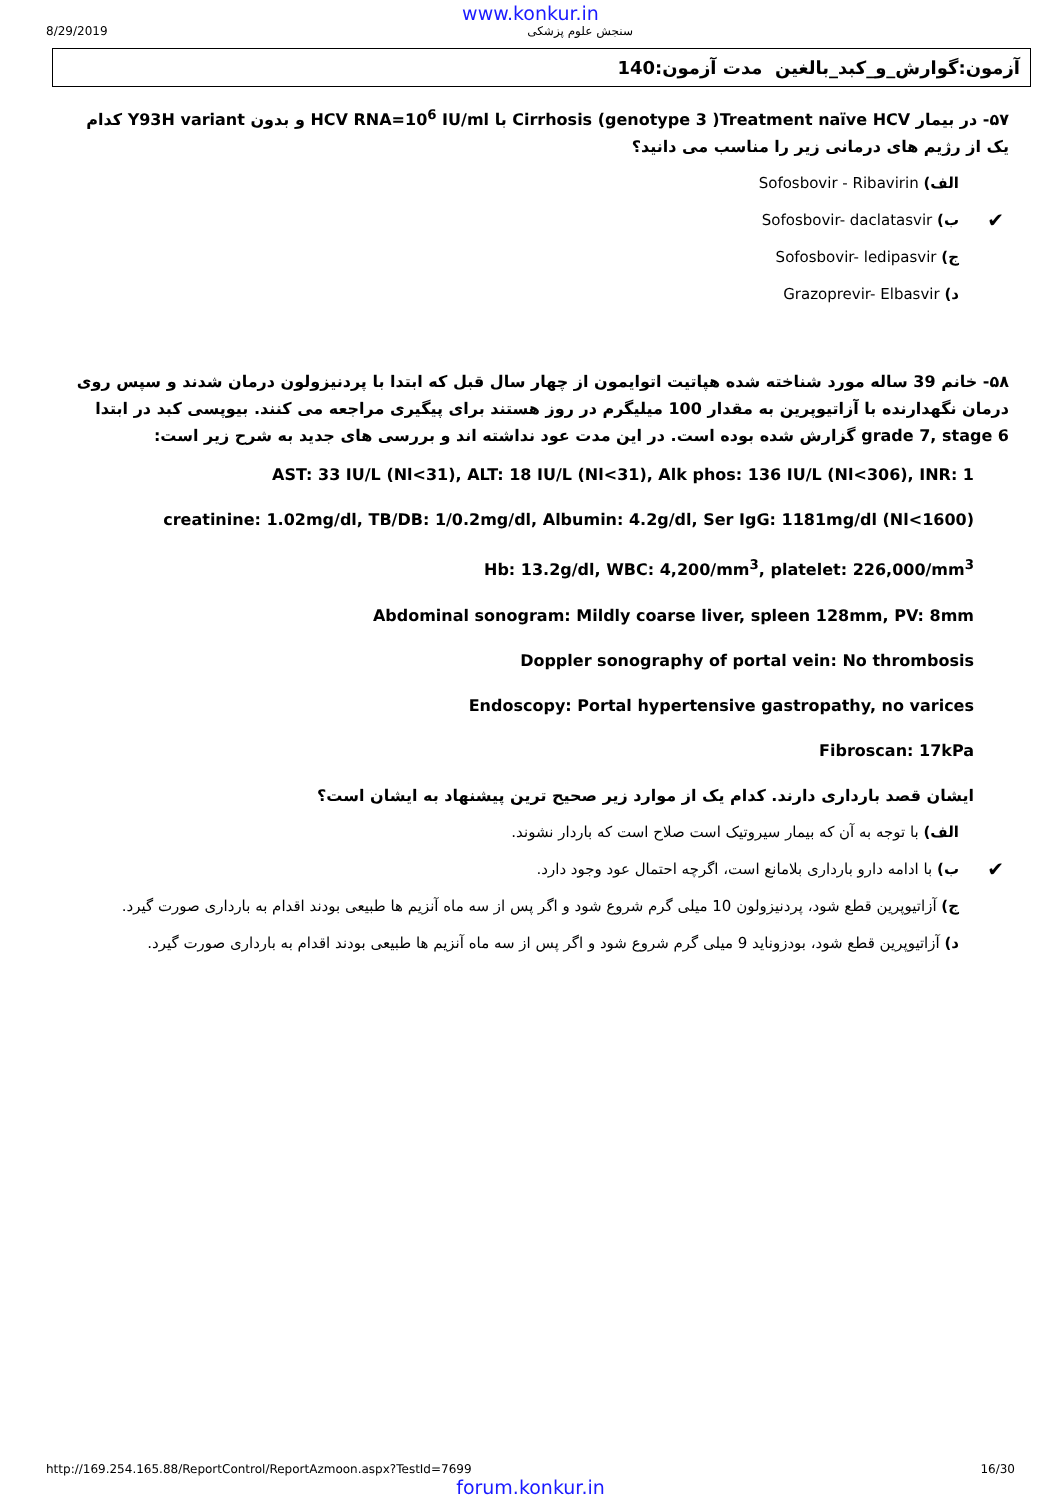www.konkur.in
8/29/2019 سنجش علوم پزشکی
آزمون:گوارش_و_کبد_بالغین مدت آزمون:140
۵۷- در بیمار Cirrhosis (genotype 3 )Treatment naïve HCV با HCV RNA=10<sup>6</sup> IU/ml و بدون Y93H variant کدام یک از رژیم های درمانی زیر را مناسب می دانید؟
الف) Sofosbovir - Ribavirin
✔ ب) Sofosbovir- daclatasvir
ج) Sofosbovir- ledipasvir
د) Grazoprevir- Elbasvir
۵۸- خانم 39 ساله مورد شناخته شده هپاتیت اتوایمون از چهار سال قبل که ابتدا با پردنیزولون درمان شدند و سپس روی درمان نگهدارنده با آزاتیوپرین به مقدار 100 میلیگرم در روز هستند برای پیگیری مراجعه می کنند. بیوپسی کبد در ابتدا grade 7, stage 6 گزارش شده بوده است. در این مدت عود نداشته اند و بررسی های جدید به شرح زیر است:
AST: 33 IU/L (Nl<31), ALT: 18 IU/L (Nl<31), Alk phos: 136 IU/L (Nl<306), INR: 1
creatinine: 1.02mg/dl, TB/DB: 1/0.2mg/dl, Albumin: 4.2g/dl, Ser IgG: 1181mg/dl (Nl<1600)
Hb: 13.2g/dl, WBC: 4,200/mm<sup>3</sup>, platelet: 226,000/mm<sup>3</sup>
Abdominal sonogram: Mildly coarse liver, spleen 128mm, PV: 8mm
Doppler sonography of portal vein: No thrombosis
Endoscopy: Portal hypertensive gastropathy, no varices
Fibroscan: 17kPa
ایشان قصد بارداری دارند. کدام یک از موارد زیر صحیح ترین پیشنهاد به ایشان است؟
الف) با توجه به آن که بیمار سیروتیک است صلاح است که باردار نشوند.
✔ ب) با ادامه دارو بارداری بلامانع است، اگرچه احتمال عود وجود دارد.
ج) آزاتیوپرین قطع شود، پردنیزولون 10 میلی گرم شروع شود و اگر پس از سه ماه آنزیم ها طبیعی بودند اقدام به بارداری صورت گیرد.
د) آزاتیوپرین قطع شود، بودزوناید 9 میلی گرم شروع شود و اگر پس از سه ماه آنزیم ها طبیعی بودند اقدام به بارداری صورت گیرد.
http://169.254.165.88/ReportControl/ReportAzmoon.aspx?TestId=7699 16/30
forum.konkur.in